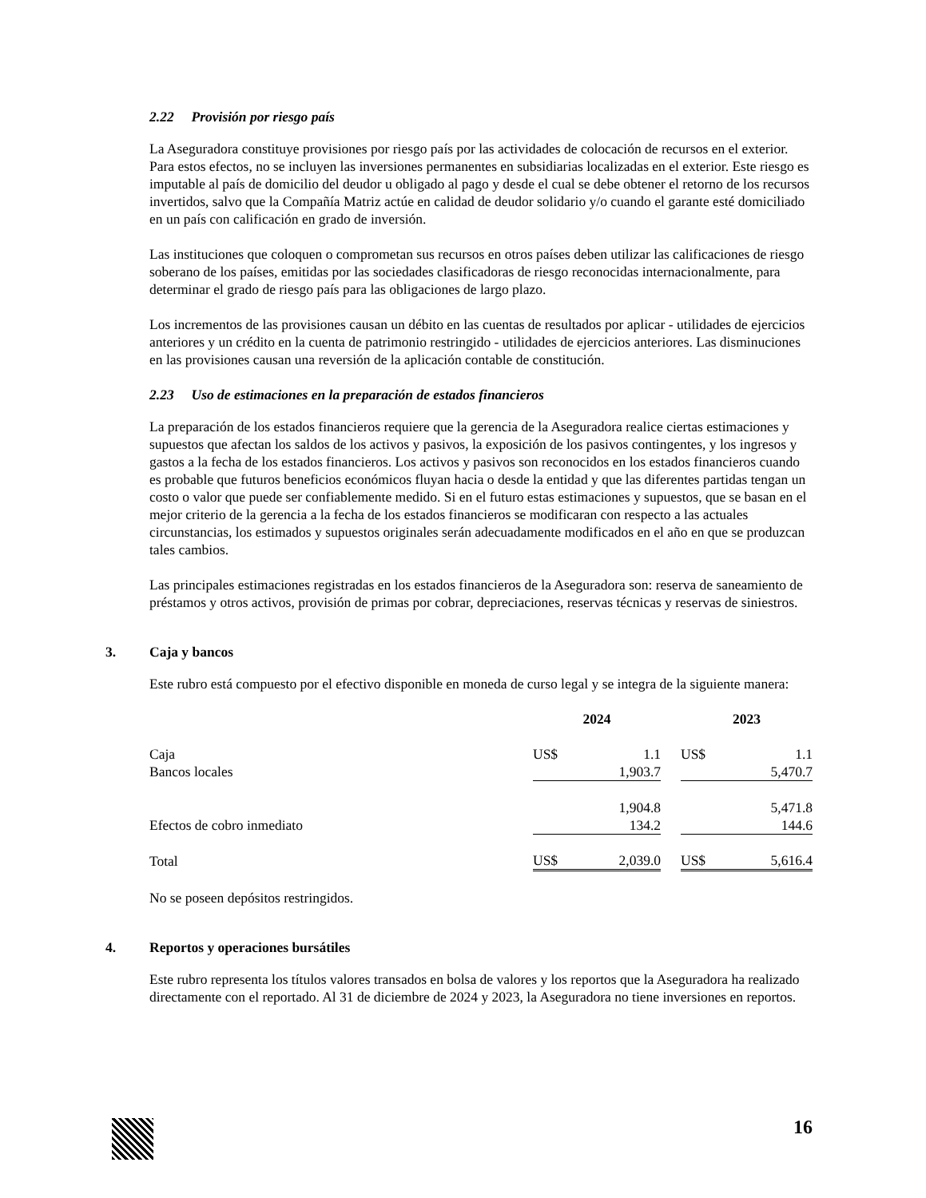2.22 Provisión por riesgo país
La Aseguradora constituye provisiones por riesgo país por las actividades de colocación de recursos en el exterior. Para estos efectos, no se incluyen las inversiones permanentes en subsidiarias localizadas en el exterior. Este riesgo es imputable al país de domicilio del deudor u obligado al pago y desde el cual se debe obtener el retorno de los recursos invertidos, salvo que la Compañía Matriz actúe en calidad de deudor solidario y/o cuando el garante esté domiciliado en un país con calificación en grado de inversión.
Las instituciones que coloquen o comprometan sus recursos en otros países deben utilizar las calificaciones de riesgo soberano de los países, emitidas por las sociedades clasificadoras de riesgo reconocidas internacionalmente, para determinar el grado de riesgo país para las obligaciones de largo plazo.
Los incrementos de las provisiones causan un débito en las cuentas de resultados por aplicar - utilidades de ejercicios anteriores y un crédito en la cuenta de patrimonio restringido - utilidades de ejercicios anteriores. Las disminuciones en las provisiones causan una reversión de la aplicación contable de constitución.
2.23 Uso de estimaciones en la preparación de estados financieros
La preparación de los estados financieros requiere que la gerencia de la Aseguradora realice ciertas estimaciones y supuestos que afectan los saldos de los activos y pasivos, la exposición de los pasivos contingentes, y los ingresos y gastos a la fecha de los estados financieros. Los activos y pasivos son reconocidos en los estados financieros cuando es probable que futuros beneficios económicos fluyan hacia o desde la entidad y que las diferentes partidas tengan un costo o valor que puede ser confiablemente medido. Si en el futuro estas estimaciones y supuestos, que se basan en el mejor criterio de la gerencia a la fecha de los estados financieros se modificaran con respecto a las actuales circunstancias, los estimados y supuestos originales serán adecuadamente modificados en el año en que se produzcan tales cambios.
Las principales estimaciones registradas en los estados financieros de la Aseguradora son: reserva de saneamiento de préstamos y otros activos, provisión de primas por cobrar, depreciaciones, reservas técnicas y reservas de siniestros.
3. Caja y bancos
Este rubro está compuesto por el efectivo disponible en moneda de curso legal y se integra de la siguiente manera:
| | 2024 | | | 2023 | |
| --- | --- | --- | --- | --- | --- |
| Caja | US$ | 1.1 | | US$ | 1.1 |
| Bancos locales | | 1,903.7 | | | 5,470.7 |
| | | 1,904.8 | | | 5,471.8 |
| Efectos de cobro inmediato | | 134.2 | | | 144.6 |
| Total | US$ | 2,039.0 | | US$ | 5,616.4 |
No se poseen depósitos restringidos.
4. Reportos y operaciones bursátiles
Este rubro representa los títulos valores transados en bolsa de valores y los reportos que la Aseguradora ha realizado directamente con el reportado. Al 31 de diciembre de 2024 y 2023, la Aseguradora no tiene inversiones en reportos.
16